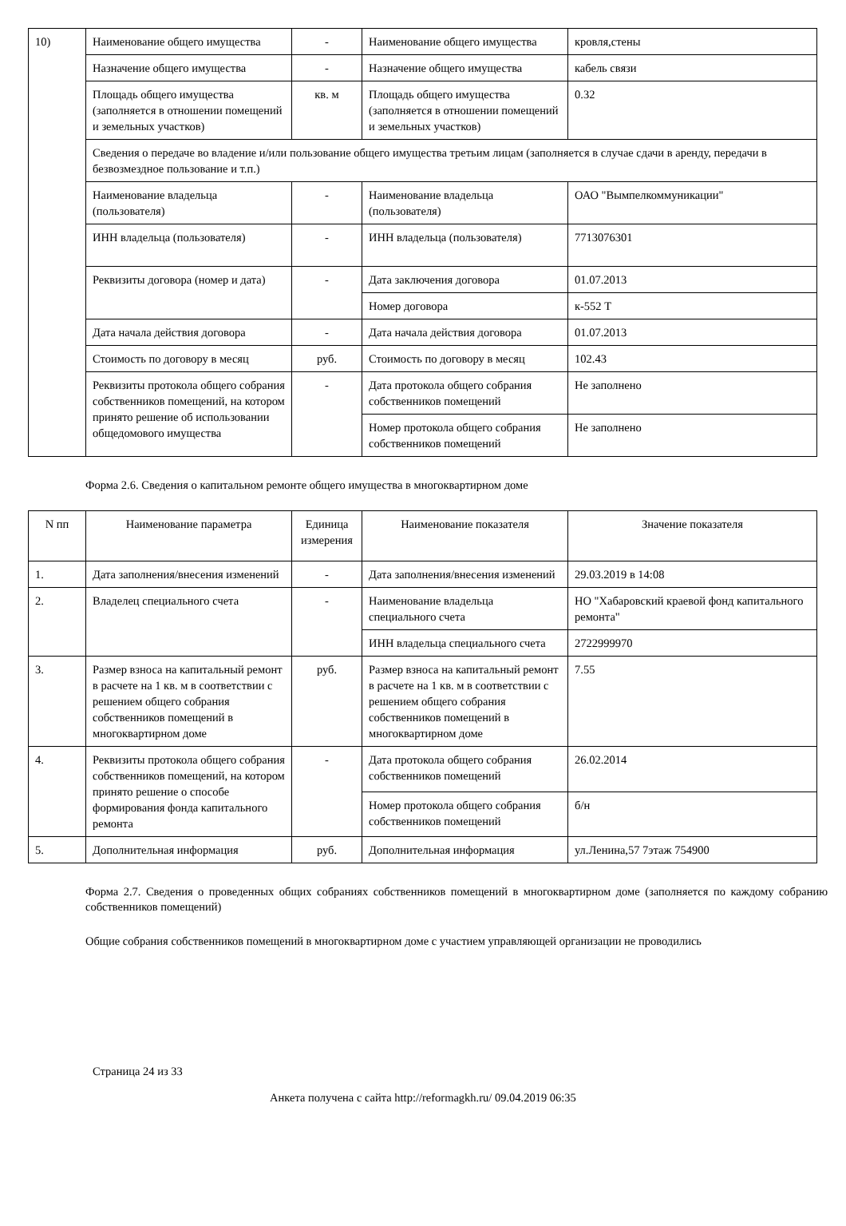| 10) | Наименование общего имущества | - | Наименование общего имущества | кровля,стены |
| | Назначение общего имущества | - | Назначение общего имущества | кабель связи |
| | Площадь общего имущества (заполняется в отношении помещений и земельных участков) | кв. м | Площадь общего имущества (заполняется в отношении помещений и земельных участков) | 0.32 |
| | Сведения о передаче во владение и/или пользование общего имущества третьим лицам (заполняется в случае сдачи в аренду, передачи в безвозмездное пользование и т.п.) | | | |
| | Наименование владельца (пользователя) | - | Наименование владельца (пользователя) | ОАО "Вымпелкоммуникации" |
| | ИНН владельца (пользователя) | - | ИНН владельца (пользователя) | 7713076301 |
| | Реквизиты договора (номер и дата) | - | Дата заключения договора | 01.07.2013 |
| | | | Номер договора | к-552 Т |
| | Дата начала действия договора | - | Дата начала действия договора | 01.07.2013 |
| | Стоимость по договору в месяц | руб. | Стоимость по договору в месяц | 102.43 |
| | Реквизиты протокола общего собрания собственников помещений, на котором принято решение об использовании общедомового имущества | - | Дата протокола общего собрания собственников помещений | Не заполнено |
| | | | Номер протокола общего собрания собственников помещений | Не заполнено |
Форма 2.6. Сведения о капитальном ремонте общего имущества в многоквартирном доме
| N пп | Наименование параметра | Единица измерения | Наименование показателя | Значение показателя |
| --- | --- | --- | --- | --- |
| 1. | Дата заполнения/внесения изменений | - | Дата заполнения/внесения изменений | 29.03.2019 в 14:08 |
| 2. | Владелец специального счета | - | Наименование владельца специального счета | НО "Хабаровский краевой фонд капитального ремонта" |
| | | | ИНН владельца специального счета | 2722999970 |
| 3. | Размер взноса на капитальный ремонт в расчете на 1 кв. м в соответствии с решением общего собрания собственников помещений в многоквартирном доме | руб. | Размер взноса на капитальный ремонт в расчете на 1 кв. м в соответствии с решением общего собрания собственников помещений в многоквартирном доме | 7.55 |
| 4. | Реквизиты протокола общего собрания собственников помещений, на котором принято решение о способе формирования фонда капитального ремонта | - | Дата протокола общего собрания собственников помещений | 26.02.2014 |
| | | | Номер протокола общего собрания собственников помещений | б/н |
| 5. | Дополнительная информация | руб. | Дополнительная информация | ул.Ленина,57 7этаж 754900 |
Форма 2.7. Сведения о проведенных общих собраниях собственников помещений в многоквартирном доме (заполняется по каждому собранию собственников помещений)
Общие собрания собственников помещений в многоквартирном доме с участием управляющей организации не проводились
Страница 24 из 33
Анкета получена с сайта http://reformagkh.ru/ 09.04.2019 06:35